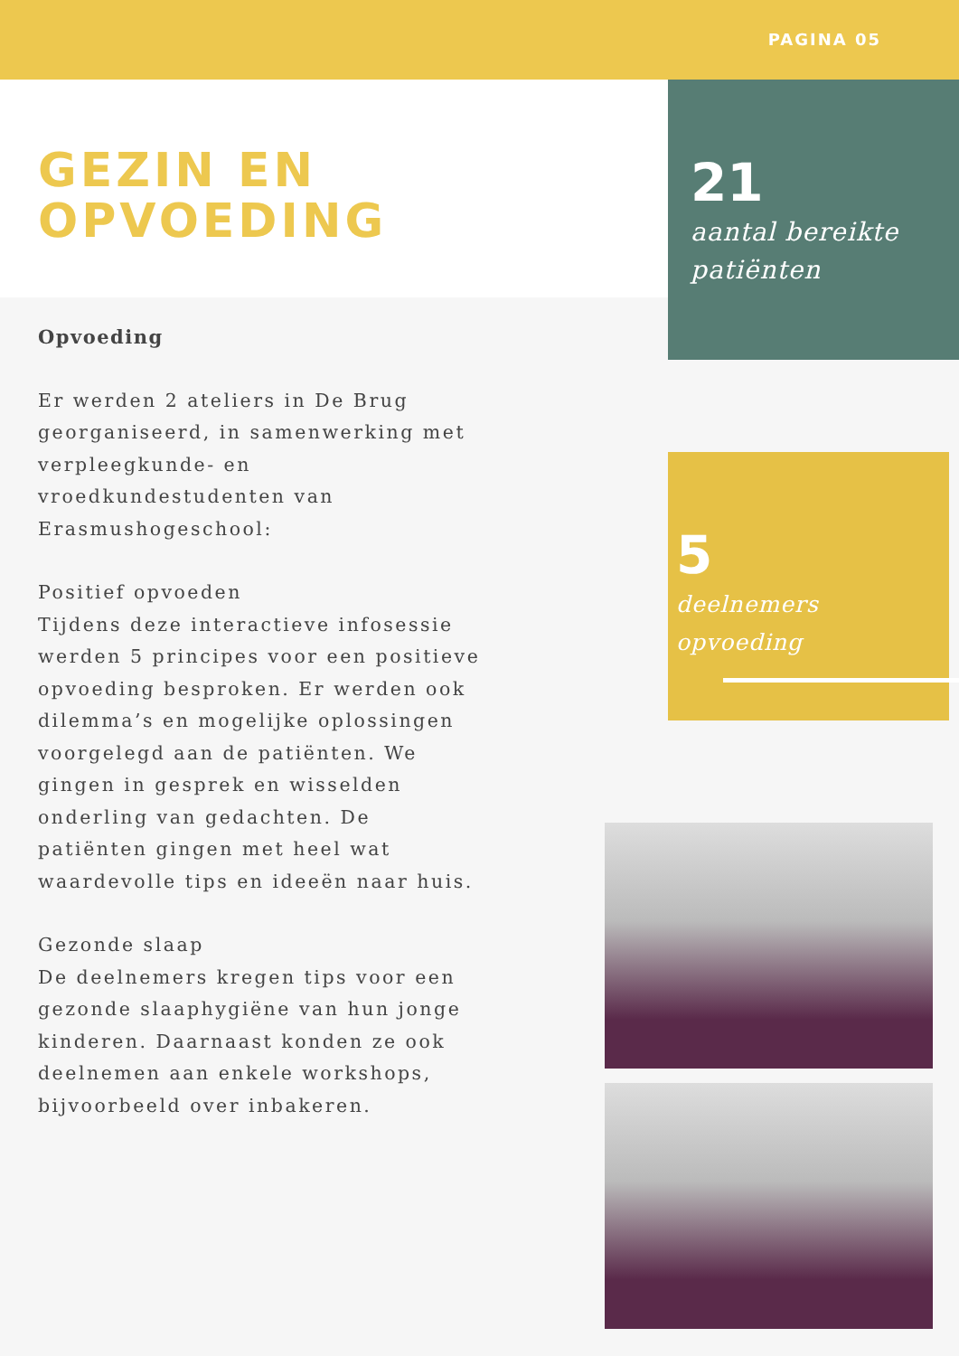PAGINA 05
GEZIN EN
OPVOEDING
21
aantal bereikte patiënten
5
deelnemers opvoeding
Opvoeding
Er werden 2 ateliers in De Brug georganiseerd, in samenwerking met verpleegkunde- en vroedkundestudenten van Erasmushogeschool:
Positief opvoeden
Tijdens deze interactieve infosessie werden 5 principes voor een positieve opvoeding besproken. Er werden ook dilemma’s en mogelijke oplossingen voorgelegd aan de patiënten. We gingen in gesprek en wisselden onderling van gedachten. De patiënten gingen met heel wat waardevolle tips en ideeën naar huis.
Gezonde slaap
De deelnemers kregen tips voor een gezonde slaaphygiëne van hun jonge kinderen. Daarnaast konden ze ook deelnemen aan enkele workshops, bijvoorbeeld over inbakeren.